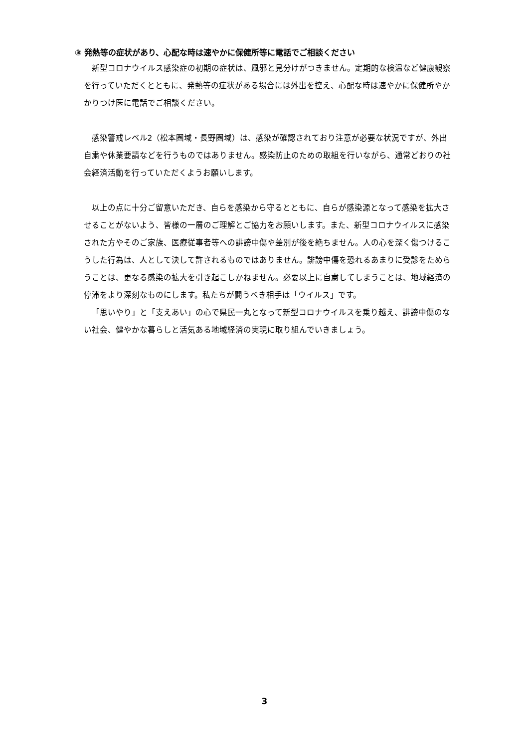③ 発熱等の症状があり、心配な時は速やかに保健所等に電話でご相談ください
新型コロナウイルス感染症の初期の症状は、風邪と見分けがつきません。定期的な検温など健康観察を行っていただくとともに、発熱等の症状がある場合には外出を控え、心配な時は速やかに保健所やかかりつけ医に電話でご相談ください。
感染警戒レベル2（松本圏域・長野圏域）は、感染が確認されており注意が必要な状況ですが、外出自粛や休業要請などを行うものではありません。感染防止のための取組を行いながら、通常どおりの社会経済活動を行っていただくようお願いします。
以上の点に十分ご留意いただき、自らを感染から守るとともに、自らが感染源となって感染を拡大させることがないよう、皆様の一層のご理解とご協力をお願いします。また、新型コロナウイルスに感染された方やそのご家族、医療従事者等への誹謗中傷や差別が後を絶ちません。人の心を深く傷つけるこうした行為は、人として決して許されるものではありません。誹謗中傷を恐れるあまりに受診をためらうことは、更なる感染の拡大を引き起こしかねません。必要以上に自粛してしまうことは、地域経済の停滞をより深刻なものにします。私たちが闘うべき相手は「ウイルス」です。
「思いやり」と「支えあい」の心で県民一丸となって新型コロナウイルスを乗り越え、誹謗中傷のない社会、健やかな暮らしと活気ある地域経済の実現に取り組んでいきましょう。
3